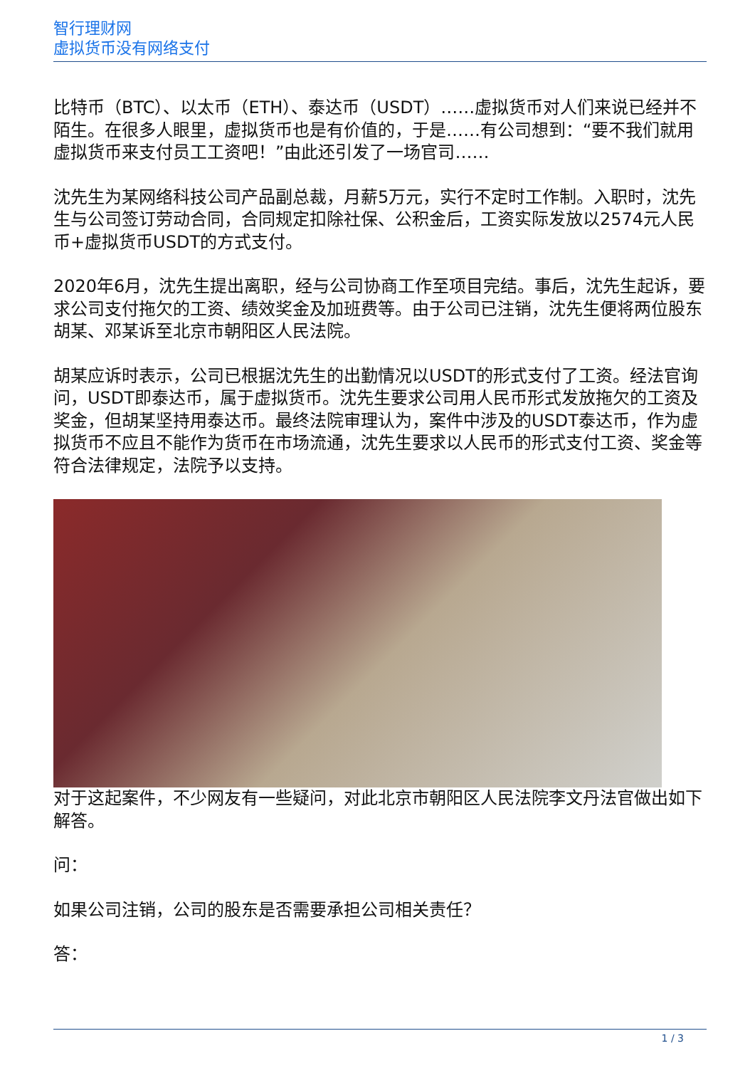智行理财网
虚拟货币没有网络支付
比特币（BTC）、以太币（ETH）、泰达币（USDT）……虚拟货币对人们来说已经并不陌生。在很多人眼里，虚拟货币也是有价值的，于是……有公司想到：“要不我们就用虚拟货币来支付员工工资吧！”由此还引发了一场官司……
沈先生为某网络科技公司产品副总裁，月薪5万元，实行不定时工作制。入职时，沈先生与公司签订劳动合同，合同规定扣除社保、公积金后，工资实际发放以2574元人民币+虚拟货币USDT的方式支付。
2020年6月，沈先生提出离职，经与公司协商工作至项目完结。事后，沈先生起诉，要求公司支付拖欠的工资、绩效奖金及加班费等。由于公司已注销，沈先生便将两位股东胡某、邓某诉至北京市朝阳区人民法院。
胡某应诉时表示，公司已根据沈先生的出勤情况以USDT的形式支付了工资。经法官询问，USDT即泰达币，属于虚拟货币。沈先生要求公司用人民币形式发放拖欠的工资及奖金，但胡某坚持用泰达币。最终法院审理认为，案件中涉及的USDT泰达币，作为虚拟货币不应且不能作为货币在市场流通，沈先生要求以人民币的形式支付工资、奖金等符合法律规定，法院予以支持。
对于这起案件，不少网友有一些疑问，对此北京市朝阳区人民法院李文丹法官做出如下解答。
问：
如果公司注销，公司的股东是否需要承担公司相关责任？
答：
1 / 3